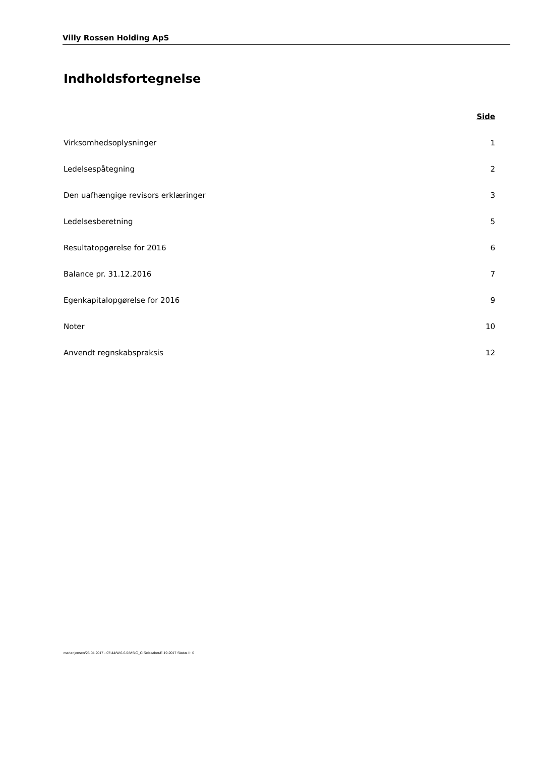Villy Rossen Holding ApS
Indholdsfortegnelse
Side
Virksomhedsoplysninger 1
Ledelsespåtegning 2
Den uafhængige revisors erklæringer 3
Ledelsesberetning 5
Resultatopgørelse for 2016 6
Balance pr. 31.12.2016 7
Egenkapitalopgørelse for 2016 9
Noter 10
Anvendt regnskabspraksis 12
marianjensen/25.04.2017 - 07:44/W.6.6.0/MStC_C Selskaber/E.19.2017 Status II: 0